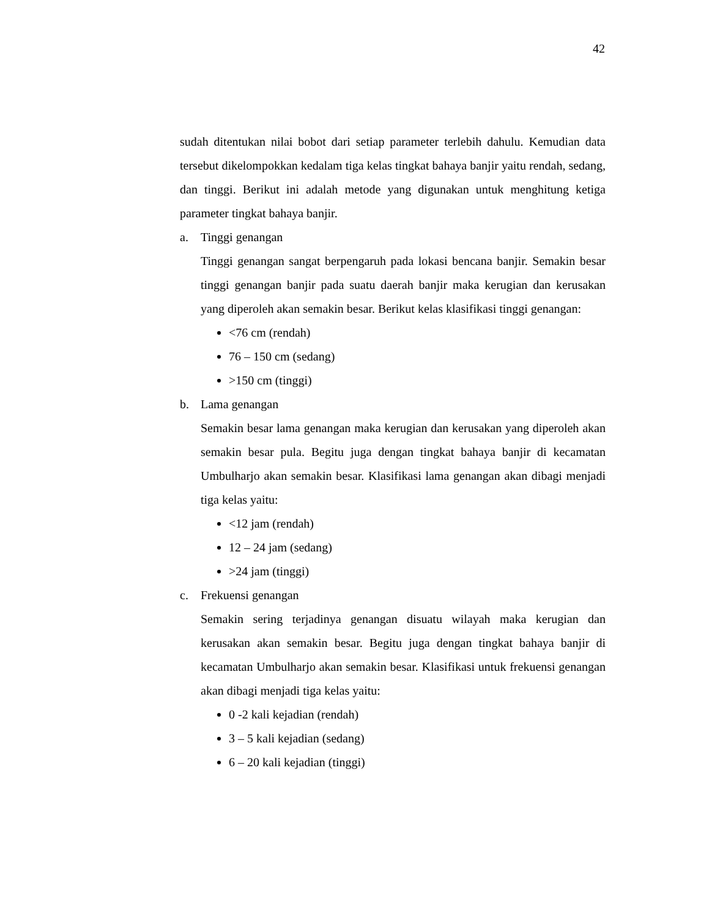42
sudah ditentukan nilai bobot dari setiap parameter terlebih dahulu. Kemudian data tersebut dikelompokkan kedalam tiga kelas tingkat bahaya banjir yaitu rendah, sedang, dan tinggi. Berikut ini adalah metode yang digunakan untuk menghitung ketiga parameter tingkat bahaya banjir.
a. Tinggi genangan
Tinggi genangan sangat berpengaruh pada lokasi bencana banjir. Semakin besar tinggi genangan banjir pada suatu daerah banjir maka kerugian dan kerusakan yang diperoleh akan semakin besar. Berikut kelas klasifikasi tinggi genangan:
<76 cm (rendah)
76 – 150 cm (sedang)
>150 cm (tinggi)
b. Lama genangan
Semakin besar lama genangan maka kerugian dan kerusakan yang diperoleh akan semakin besar pula. Begitu juga dengan tingkat bahaya banjir di kecamatan Umbulharjo akan semakin besar. Klasifikasi lama genangan akan dibagi menjadi tiga kelas yaitu:
<12 jam (rendah)
12 – 24 jam (sedang)
>24 jam (tinggi)
c. Frekuensi genangan
Semakin sering terjadinya genangan disuatu wilayah maka kerugian dan kerusakan akan semakin besar. Begitu juga dengan tingkat bahaya banjir di kecamatan Umbulharjo akan semakin besar. Klasifikasi untuk frekuensi genangan akan dibagi menjadi tiga kelas yaitu:
0 -2 kali kejadian (rendah)
3 – 5 kali kejadian (sedang)
6 – 20 kali kejadian (tinggi)